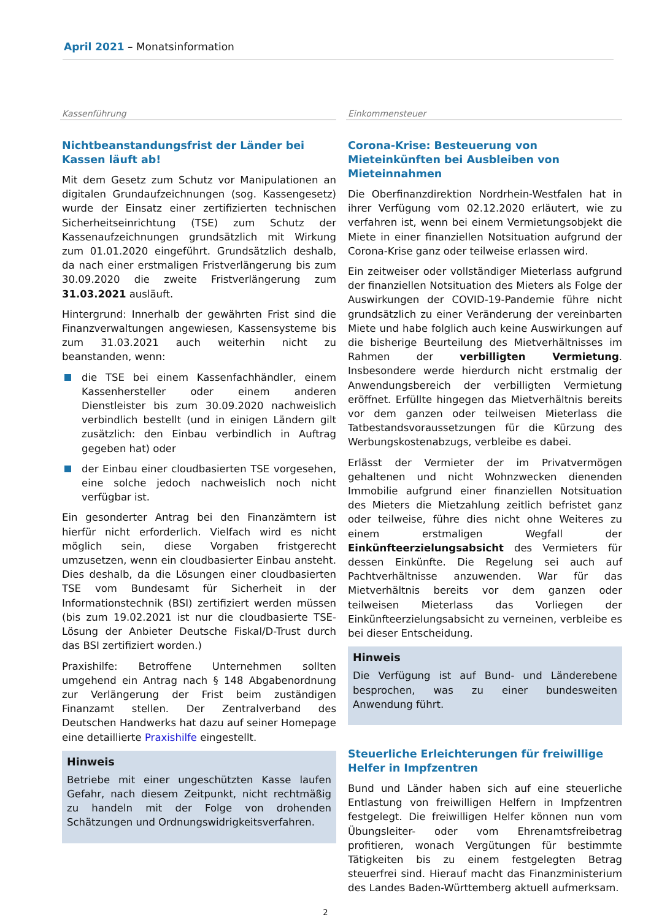April 2021 – Monatsinformation
Kassenführung
Nichtbeanstandungsfrist der Länder bei Kassen läuft ab!
Mit dem Gesetz zum Schutz vor Manipulationen an digitalen Grundaufzeichnungen (sog. Kassengesetz) wurde der Einsatz einer zertifizierten technischen Sicherheitseinrichtung (TSE) zum Schutz der Kassenaufzeichnungen grundsätzlich mit Wirkung zum 01.01.2020 eingeführt. Grundsätzlich deshalb, da nach einer erstmaligen Fristverlängerung bis zum 30.09.2020 die zweite Fristverlängerung zum 31.03.2021 ausläuft.
Hintergrund: Innerhalb der gewährten Frist sind die Finanzverwaltungen angewiesen, Kassensysteme bis zum 31.03.2021 auch weiterhin nicht zu beanstanden, wenn:
die TSE bei einem Kassenfachhändler, einem Kassenhersteller oder einem anderen Dienstleister bis zum 30.09.2020 nachweislich verbindlich bestellt (und in einigen Ländern gilt zusätzlich: den Einbau verbindlich in Auftrag gegeben hat) oder
der Einbau einer cloudbasierten TSE vorgesehen, eine solche jedoch nachweislich noch nicht verfügbar ist.
Ein gesonderter Antrag bei den Finanzämtern ist hierfür nicht erforderlich. Vielfach wird es nicht möglich sein, diese Vorgaben fristgerecht umzusetzen, wenn ein cloudbasierter Einbau ansteht. Dies deshalb, da die Lösungen einer cloudbasierten TSE vom Bundesamt für Sicherheit in der Informationstechnik (BSI) zertifiziert werden müssen (bis zum 19.02.2021 ist nur die cloudbasierte TSE-Lösung der Anbieter Deutsche Fiskal/D-Trust durch das BSI zertifiziert worden.)
Praxishilfe: Betroffene Unternehmen sollten umgehend ein Antrag nach § 148 Abgabenordnung zur Verlängerung der Frist beim zuständigen Finanzamt stellen. Der Zentralverband des Deutschen Handwerks hat dazu auf seiner Homepage eine detaillierte Praxishilfe eingestellt.
Hinweis
Betriebe mit einer ungeschützten Kasse laufen Gefahr, nach diesem Zeitpunkt, nicht rechtmäßig zu handeln mit der Folge von drohenden Schätzungen und Ordnungswidrigkeitsverfahren.
Einkommensteuer
Corona-Krise: Besteuerung von Mieteinkünften bei Ausbleiben von Mieteinnahmen
Die Oberfinanzdirektion Nordrhein-Westfalen hat in ihrer Verfügung vom 02.12.2020 erläutert, wie zu verfahren ist, wenn bei einem Vermietungsobjekt die Miete in einer finanziellen Notsituation aufgrund der Corona-Krise ganz oder teilweise erlassen wird.
Ein zeitweiser oder vollständiger Mieterlass aufgrund der finanziellen Notsituation des Mieters als Folge der Auswirkungen der COVID-19-Pandemie führe nicht grundsätzlich zu einer Veränderung der vereinbarten Miete und habe folglich auch keine Auswirkungen auf die bisherige Beurteilung des Mietverhältnisses im Rahmen der verbilligten Vermietung. Insbesondere werde hierdurch nicht erstmalig der Anwendungsbereich der verbilligten Vermietung eröffnet. Erfüllte hingegen das Mietverhältnis bereits vor dem ganzen oder teilweisen Mieterlass die Tatbestandsvoraussetzungen für die Kürzung des Werbungskostenabzugs, verbleibe es dabei.
Erlässt der Vermieter der im Privatvermögen gehaltenen und nicht Wohnzwecken dienenden Immobilie aufgrund einer finanziellen Notsituation des Mieters die Mietzahlung zeitlich befristet ganz oder teilweise, führe dies nicht ohne Weiteres zu einem erstmaligen Wegfall der Einkünfteerzielungsabsicht des Vermieters für dessen Einkünfte. Die Regelung sei auch auf Pachtverhältnisse anzuwenden. War für das Mietverhältnis bereits vor dem ganzen oder teilweisen Mieterlass das Vorliegen der Einkünfteerzielungsabsicht zu verneinen, verbleibe es bei dieser Entscheidung.
Hinweis
Die Verfügung ist auf Bund- und Länderebene besprochen, was zu einer bundesweiten Anwendung führt.
Steuerliche Erleichterungen für freiwillige Helfer in Impfzentren
Bund und Länder haben sich auf eine steuerliche Entlastung von freiwilligen Helfern in Impfzentren festgelegt. Die freiwilligen Helfer können nun vom Übungsleiter- oder vom Ehrenamtsfreibetrag profitieren, wonach Vergütungen für bestimmte Tätigkeiten bis zu einem festgelegten Betrag steuerfrei sind. Hierauf macht das Finanzministerium des Landes Baden-Württemberg aktuell aufmerksam.
2